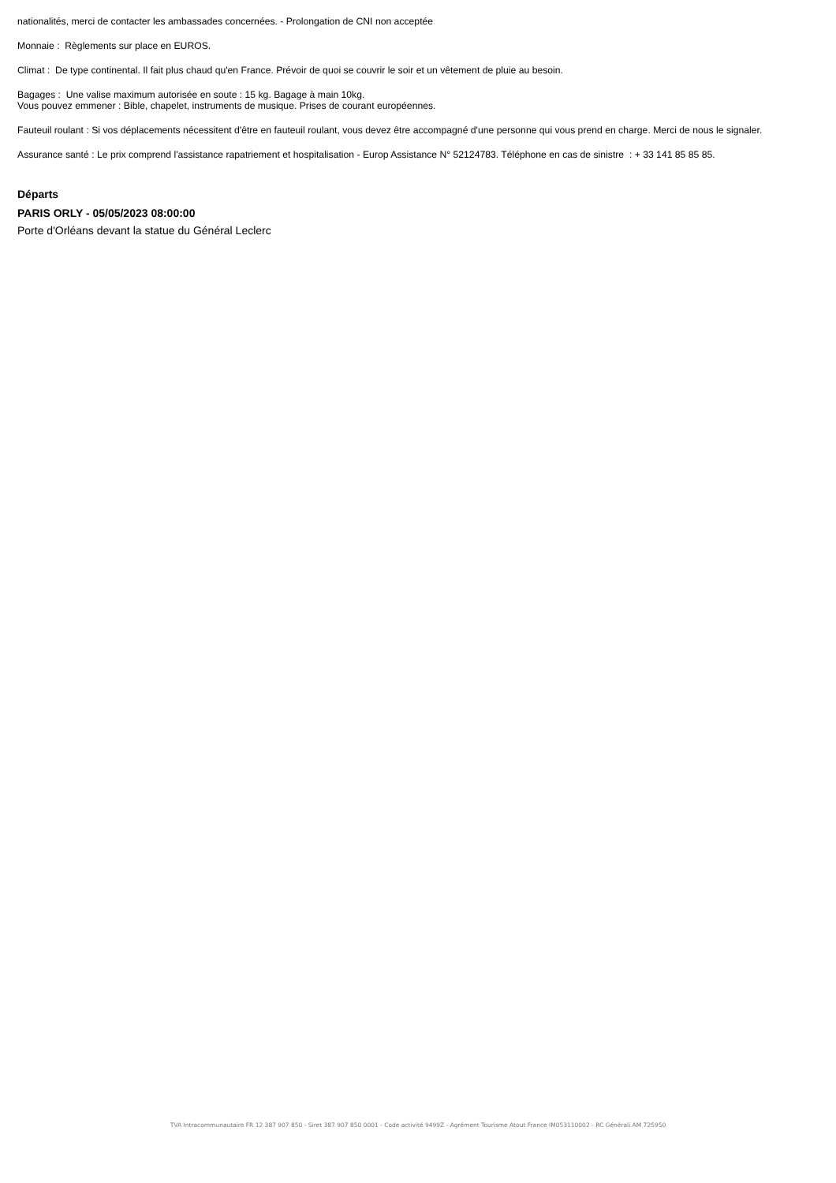nationalités, merci de contacter les ambassades concernées. - Prolongation de CNI non acceptée
Monnaie : Règlements sur place en EUROS.
Climat : De type continental. Il fait plus chaud qu'en France. Prévoir de quoi se couvrir le soir et un vêtement de pluie au besoin.
Bagages : Une valise maximum autorisée en soute : 15 kg. Bagage à main 10kg.
Vous pouvez emmener : Bible, chapelet, instruments de musique. Prises de courant européennes.
Fauteuil roulant : Si vos déplacements nécessitent d'être en fauteuil roulant, vous devez être accompagné d'une personne qui vous prend en charge. Merci de nous le signaler.
Assurance santé : Le prix comprend l'assistance rapatriement et hospitalisation - Europ Assistance N° 52124783. Téléphone en cas de sinistre : + 33 141 85 85 85.
Départs
PARIS ORLY - 05/05/2023 08:00:00
Porte d'Orléans devant la statue du Général Leclerc
TVA Intracommunautaire FR 12 387 907 850 - Siret 387 907 850 0001 - Code activité 9499Z - Agrément Tourisme Atout France IM053110002 - RC Générali AM 725950